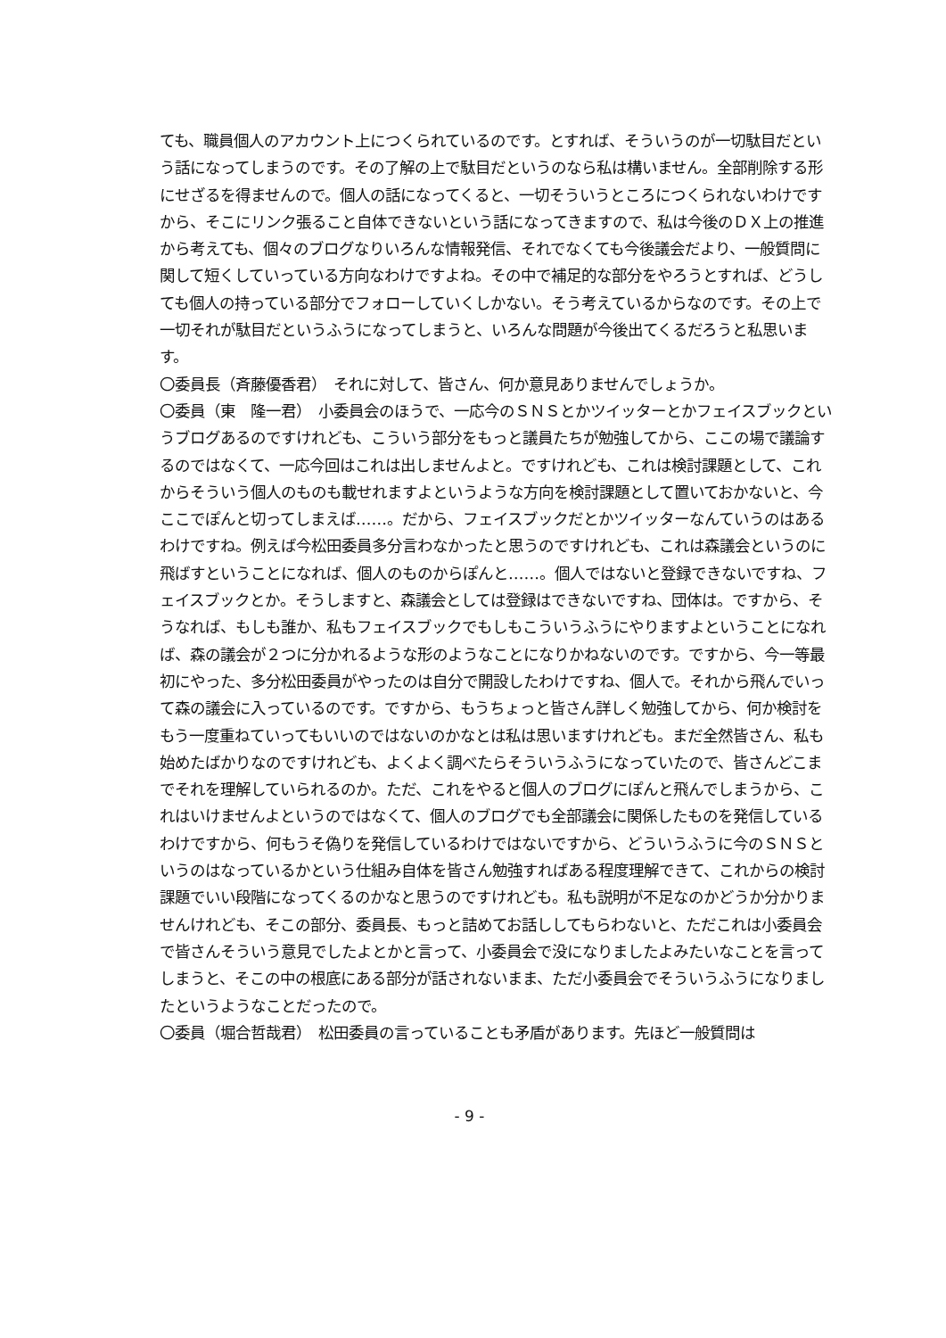ても、職員個人のアカウント上につくられているのです。とすれば、そういうのが一切駄目だという話になってしまうのです。その了解の上で駄目だというのなら私は構いません。全部削除する形にせざるを得ませんので。個人の話になってくると、一切そういうところにつくられないわけですから、そこにリンク張ること自体できないという話になってきますので、私は今後のＤＸ上の推進から考えても、個々のブログなりいろんな情報発信、それでなくても今後議会だより、一般質問に関して短くしていっている方向なわけですよね。その中で補足的な部分をやろうとすれば、どうしても個人の持っている部分でフォローしていくしかない。そう考えているからなのです。その上で一切それが駄目だというふうになってしまうと、いろんな問題が今後出てくるだろうと私思います。
〇委員長（斉藤優香君）　それに対して、皆さん、何か意見ありませんでしょうか。
〇委員（東　隆一君）　小委員会のほうで、一応今のＳＮＳとかツイッターとかフェイスブックというブログあるのですけれども、こういう部分をもっと議員たちが勉強してから、ここの場で議論するのではなくて、一応今回はこれは出しませんよと。ですけれども、これは検討課題として、これからそういう個人のものも載せれますよというような方向を検討課題として置いておかないと、今ここでぽんと切ってしまえば……。だから、フェイスブックだとかツイッターなんていうのはあるわけですね。例えば今松田委員多分言わなかったと思うのですけれども、これは森議会というのに飛ばすということになれば、個人のものからぽんと……。個人ではないと登録できないですね、フェイスブックとか。そうしますと、森議会としては登録はできないですね、団体は。ですから、そうなれば、もしも誰か、私もフェイスブックでもしもこういうふうにやりますよということになれば、森の議会が２つに分かれるような形のようなことになりかねないのです。ですから、今一等最初にやった、多分松田委員がやったのは自分で開設したわけですね、個人で。それから飛んでいって森の議会に入っているのです。ですから、もうちょっと皆さん詳しく勉強してから、何か検討をもう一度重ねていってもいいのではないのかなとは私は思いますけれども。まだ全然皆さん、私も始めたばかりなのですけれども、よくよく調べたらそういうふうになっていたので、皆さんどこまでそれを理解していられるのか。ただ、これをやると個人のブログにぽんと飛んでしまうから、これはいけませんよというのではなくて、個人のブログでも全部議会に関係したものを発信しているわけですから、何もうそ偽りを発信しているわけではないですから、どういうふうに今のＳＮＳというのはなっているかという仕組み自体を皆さん勉強すればある程度理解できて、これからの検討課題でいい段階になってくるのかなと思うのですけれども。私も説明が不足なのかどうか分かりませんけれども、そこの部分、委員長、もっと詰めてお話ししてもらわないと、ただこれは小委員会で皆さんそういう意見でしたよとかと言って、小委員会で没になりましたよみたいなことを言ってしまうと、そこの中の根底にある部分が話されないまま、ただ小委員会でそういうふうになりましたというようなことだったので。
〇委員（堀合哲哉君）　松田委員の言っていることも矛盾があります。先ほど一般質問は
- 9 -